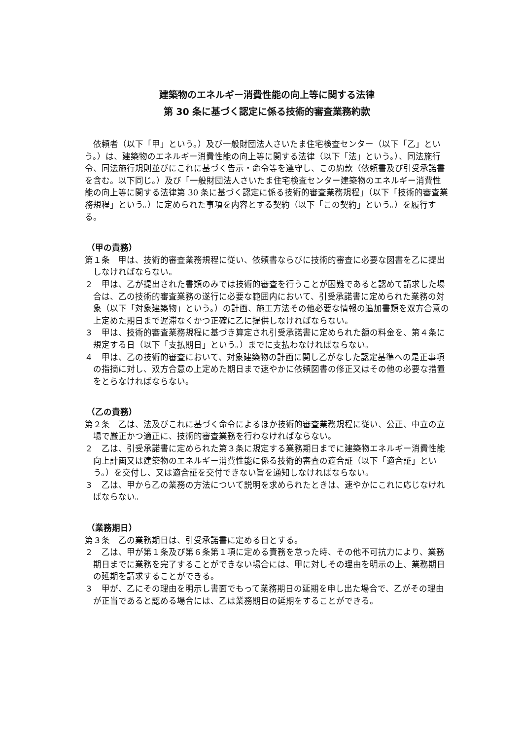建築物のエネルギー消費性能の向上等に関する法律
第 30 条に基づく認定に係る技術的審査業務約款
依頼者（以下「甲」という。）及び一般財団法人さいたま住宅検査センター（以下「乙」という。）は、建築物のエネルギー消費性能の向上等に関する法律（以下「法」という。）、同法施行令、同法施行規則並びにこれに基づく告示・命令等を遵守し、この約款（依頼書及び引受承諾書を含む。以下同じ。）及び「一般財団法人さいたま住宅検査センター建築物のエネルギー消費性能の向上等に関する法律第 30 条に基づく認定に係る技術的審査業務規程」（以下「技術的審査業務規程」という。）に定められた事項を内容とする契約（以下「この契約」という。）を履行する。
（甲の責務）
第１条　甲は、技術的審査業務規程に従い、依頼書ならびに技術的審査に必要な図書を乙に提出しなければならない。
２　甲は、乙が提出された書類のみでは技術的審査を行うことが困難であると認めて請求した場合は、乙の技術的審査業務の遂行に必要な範囲内において、引受承諾書に定められた業務の対象（以下「対象建築物」という。）の計画、施工方法その他必要な情報の追加書類を双方合意の上定めた期日まで遅滞なくかつ正確に乙に提供しなければならない。
３　甲は、技術的審査業務規程に基づき算定され引受承諾書に定められた額の料金を、第４条に規定する日（以下「支払期日」という。）までに支払わなければならない。
４　甲は、乙の技術的審査において、対象建築物の計画に関し乙がなした認定基準への是正事項の指摘に対し、双方合意の上定めた期日まで速やかに依頼図書の修正又はその他の必要な措置をとらなければならない。
（乙の責務）
第２条　乙は、法及びこれに基づく命令によるほか技術的審査業務規程に従い、公正、中立の立場で厳正かつ適正に、技術的審査業務を行わなければならない。
２　乙は、引受承諾書に定められた第３条に規定する業務期日までに建築物エネルギー消費性能向上計画又は建築物のエネルギー消費性能に係る技術的審査の適合証（以下「適合証」という。）を交付し、又は適合証を交付できない旨を通知しなければならない。
３　乙は、甲から乙の業務の方法について説明を求められたときは、速やかにこれに応じなければならない。
（業務期日）
第３条　乙の業務期日は、引受承諾書に定める日とする。
２　乙は、甲が第１条及び第６条第１項に定める責務を怠った時、その他不可抗力により、業務期日までに業務を完了することができない場合には、甲に対しその理由を明示の上、業務期日の延期を請求することができる。
３　甲が、乙にその理由を明示し書面でもって業務期日の延期を申し出た場合で、乙がその理由が正当であると認める場合には、乙は業務期日の延期をすることができる。